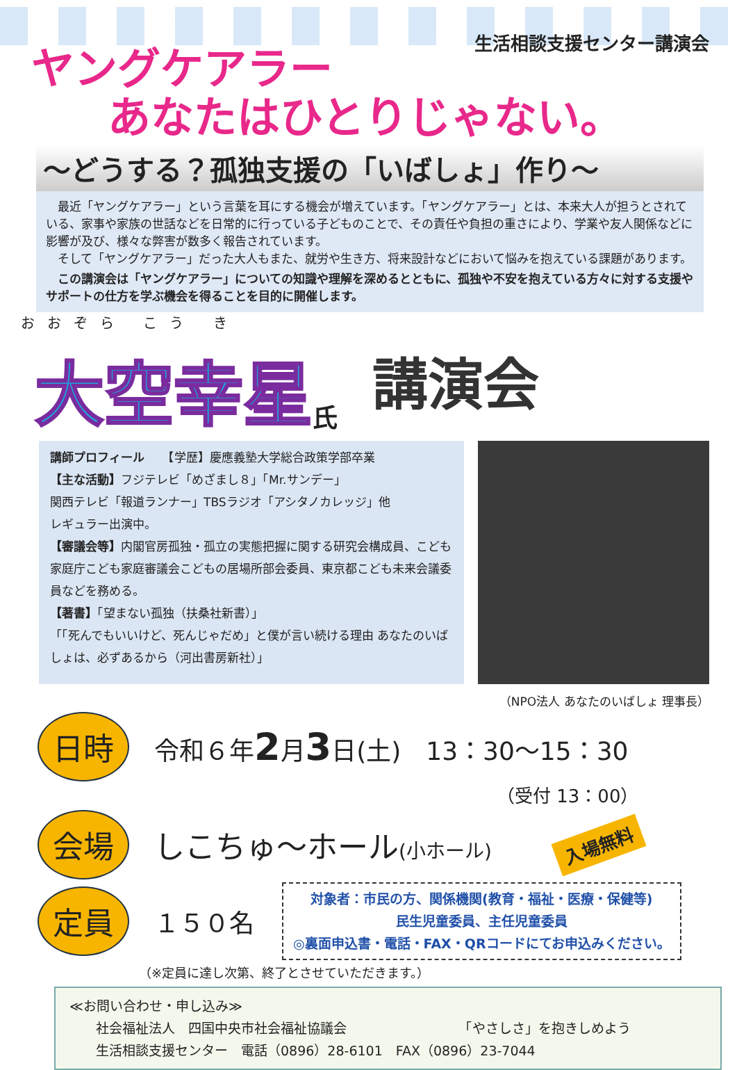生活相談支援センター講演会
ヤングケアラー
あなたはひとりじゃない。
～どうする？孤独支援の「いばしょ」作り～
　最近「ヤングケアラー」という言葉を耳にする機会が増えています。「ヤングケアラー」とは、本来大人が担うとされている、家事や家族の世話などを日常的に行っている子どものことで、その責任や負担の重さにより、学業や友人関係などに影響が及び、様々な弊害が数多く報告されています。
　そして「ヤングケアラー」だった大人もまた、就労や生き方、将来設計などにおいて悩みを抱えている課題があります。
　この講演会は「ヤングケアラー」についての知識や理解を深めるとともに、孤独や不安を抱えている方々に対する支援やサポートの仕方を学ぶ機会を得ることを目的に開催します。
おおぞら こう き
大空幸星
氏
講演会
講師プロフィール　　【学歴】慶應義塾大学総合政策学部卒業
【主な活動】フジテレビ「めざまし８」「Mr.サンデー」
関西テレビ「報道ランナー」TBSラジオ「アシタノカレッジ」他
レギュラー出演中。
【審議会等】内閣官房孤独・孤立の実態把握に関する研究会構成員、こども家庭庁こども家庭審議会こどもの居場所部会委員、東京都こども未来会議委員などを務める。
【著書】「望まない孤独（扶桑社新書）」
「「死んでもいいけど、死んじゃだめ」と僕が言い続ける理由 あなたのいばしょは、必ずあるから（河出書房新社）」
（NPO法人 あなたのいばしょ 理事長）
日時
令和６年2月3日(土)　13：30～15：30
（受付 13：00）
会場
しこちゅ～ホール(小ホール)
入場無料
定員
１５０名
対象者：市民の方、関係機関(教育・福祉・医療・保健等)
民生児童委員、主任児童委員
◎裏面申込書・電話・FAX・QRコードにてお申込みください。
（※定員に達し次第、終了とさせていただきます。）
≪お問い合わせ・申し込み≫
　　社会福祉法人　四国中央市社会福祉協議会　　　　　　　　　「やさしさ」を抱きしめよう
　　生活相談支援センター　電話（0896）28-6101　FAX（0896）23-7044